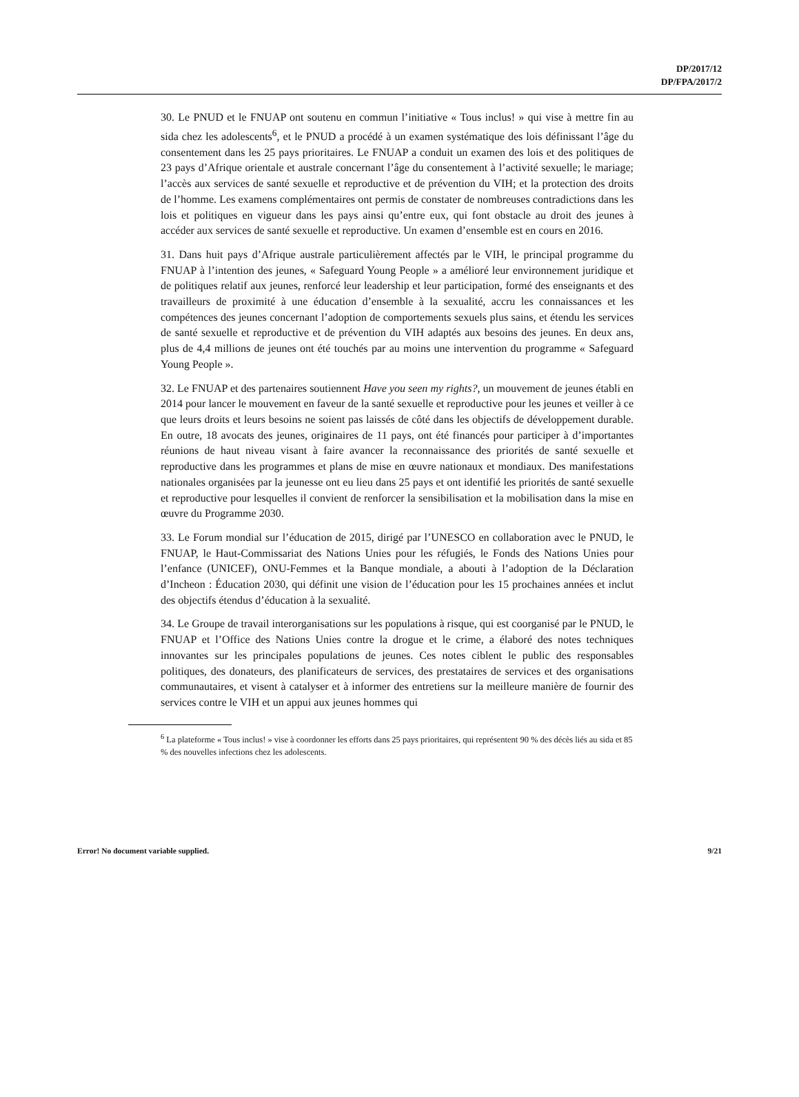DP/2017/12
DP/FPA/2017/2
30. Le PNUD et le FNUAP ont soutenu en commun l’initiative « Tous inclus! » qui vise à mettre fin au sida chez les adolescents<sup>6</sup>, et le PNUD a procédé à un examen systématique des lois définissant l’âge du consentement dans les 25 pays prioritaires. Le FNUAP a conduit un examen des lois et des politiques de 23 pays d’Afrique orientale et australe concernant l’âge du consentement à l’activité sexuelle; le mariage; l’accès aux services de santé sexuelle et reproductive et de prévention du VIH; et la protection des droits de l’homme. Les examens complémentaires ont permis de constater de nombreuses contradictions dans les lois et politiques en vigueur dans les pays ainsi qu’entre eux, qui font obstacle au droit des jeunes à accéder aux services de santé sexuelle et reproductive. Un examen d’ensemble est en cours en 2016.
31. Dans huit pays d’Afrique australe particulièrement affectés par le VIH, le principal programme du FNUAP à l’intention des jeunes, « Safeguard Young People » a amélioré leur environnement juridique et de politiques relatif aux jeunes, renforcé leur leadership et leur participation, formé des enseignants et des travailleurs de proximité à une éducation d’ensemble à la sexualité, accru les connaissances et les compétences des jeunes concernant l’adoption de comportements sexuels plus sains, et étendu les services de santé sexuelle et reproductive et de prévention du VIH adaptés aux besoins des jeunes. En deux ans, plus de 4,4 millions de jeunes ont été touchés par au moins une intervention du programme « Safeguard Young People ».
32. Le FNUAP et des partenaires soutiennent Have you seen my rights?, un mouvement de jeunes établi en 2014 pour lancer le mouvement en faveur de la santé sexuelle et reproductive pour les jeunes et veiller à ce que leurs droits et leurs besoins ne soient pas laissés de côté dans les objectifs de développement durable. En outre, 18 avocats des jeunes, originaires de 11 pays, ont été financés pour participer à d’importantes réunions de haut niveau visant à faire avancer la reconnaissance des priorités de santé sexuelle et reproductive dans les programmes et plans de mise en œuvre nationaux et mondiaux. Des manifestations nationales organisées par la jeunesse ont eu lieu dans 25 pays et ont identifié les priorités de santé sexuelle et reproductive pour lesquelles il convient de renforcer la sensibilisation et la mobilisation dans la mise en œuvre du Programme 2030.
33. Le Forum mondial sur l’éducation de 2015, dirigé par l’UNESCO en collaboration avec le PNUD, le FNUAP, le Haut-Commissariat des Nations Unies pour les réfugiés, le Fonds des Nations Unies pour l’enfance (UNICEF), ONU-Femmes et la Banque mondiale, a abouti à l’adoption de la Déclaration d’Incheon : Éducation 2030, qui définit une vision de l’éducation pour les 15 prochaines années et inclut des objectifs étendus d’éducation à la sexualité.
34. Le Groupe de travail interorganisations sur les populations à risque, qui est coorganisé par le PNUD, le FNUAP et l’Office des Nations Unies contre la drogue et le crime, a élaboré des notes techniques innovantes sur les principales populations de jeunes. Ces notes ciblent le public des responsables politiques, des donateurs, des planificateurs de services, des prestataires de services et des organisations communautaires, et visent à catalyser et à informer des entretiens sur la meilleure manière de fournir des services contre le VIH et un appui aux jeunes hommes qui
<sup>6</sup> La plateforme « Tous inclus! » vise à coordonner les efforts dans 25 pays prioritaires, qui représentent 90 % des décès liés au sida et 85 % des nouvelles infections chez les adolescents.
Error! No document variable supplied. 9/21